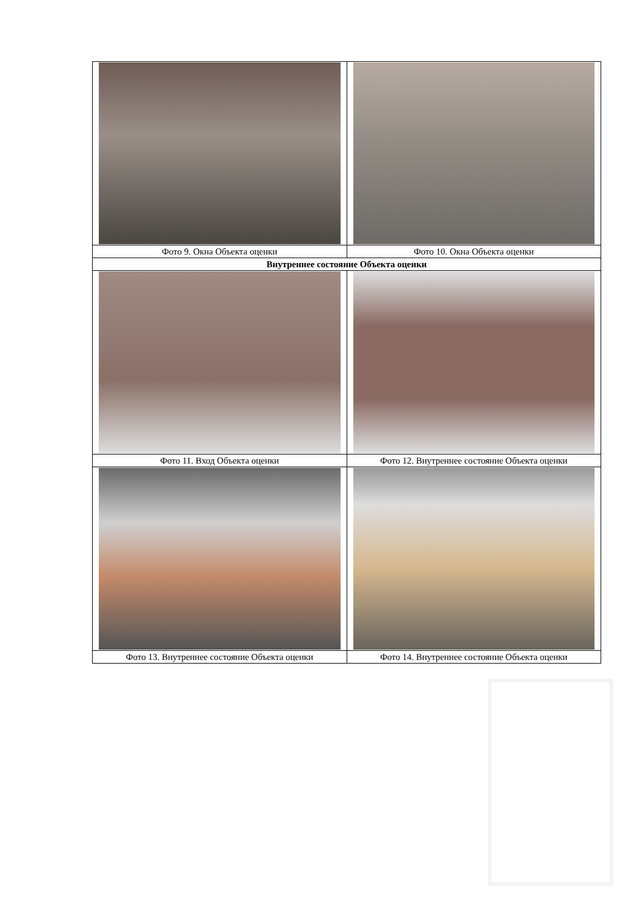| Фото 9. Окна Объекта оценки | Фото 10. Окна Объекта оценки |
| Внутреннее состояние Объекта оценки | |
| Фото 11. Вход Объекта оценки | Фото 12. Внутреннее состояние Объекта оценки |
| Фото 13. Внутреннее состояние Объекта оценки | Фото 14. Внутреннее состояние Объекта оценки |